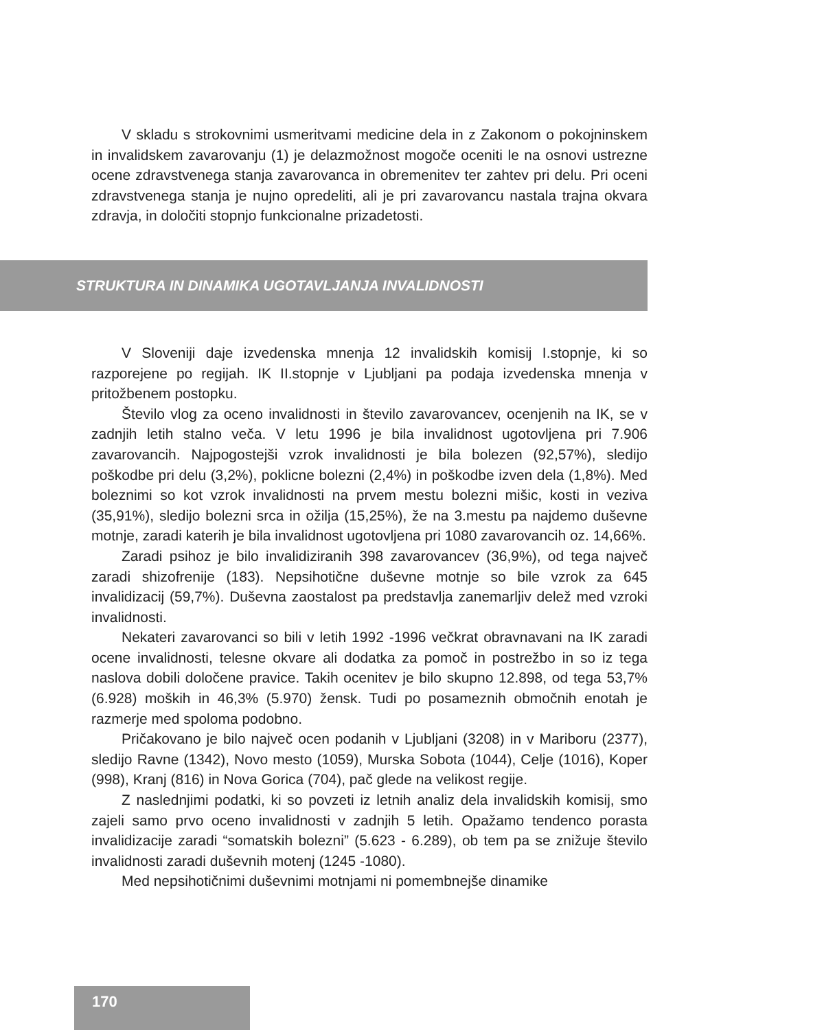V skladu s strokovnimi usmeritvami medicine dela in z Zakonom o pokojninskem in invalidskem zavarovanju (1) je delazmožnost mogoče oceniti le na osnovi ustrezne ocene zdravstvenega stanja zavarovanca in obremenitev ter zahtev pri delu. Pri oceni zdravstvenega stanja je nujno opredeliti, ali je pri zavarovancu nastala trajna okvara zdravja, in določiti stopnjo funkcionalne prizadetosti.
STRUKTURA IN DINAMIKA UGOTAVLJANJA INVALIDNOSTI
V Sloveniji daje izvedenska mnenja 12 invalidskih komisij I.stopnje, ki so razporejene po regijah. IK II.stopnje v Ljubljani pa podaja izvedenska mnenja v pritožbenem postopku.
Število vlog za oceno invalidnosti in število zavarovancev, ocenjenih na IK, se v zadnjih letih stalno veča. V letu 1996 je bila invalidnost ugotovljena pri 7.906 zavarovancih. Najpogostejši vzrok invalidnosti je bila bolezen (92,57%), sledijo poškodbe pri delu (3,2%), poklicne bolezni (2,4%) in poškodbe izven dela (1,8%). Med boleznimi so kot vzrok invalidnosti na prvem mestu bolezni mišic, kosti in veziva (35,91%), sledijo bolezni srca in ožilja (15,25%), že na 3.mestu pa najdemo duševne motnje, zaradi katerih je bila invalidnost ugotovljena pri 1080 zavarovancih oz. 14,66%.
Zaradi psihoz je bilo invalidiziranih 398 zavarovancev (36,9%), od tega največ zaradi shizofrenije (183). Nepsihotične duševne motnje so bile vzrok za 645 invalidizacij (59,7%). Duševna zaostalost pa predstavlja zanemarljiv delež med vzroki invalidnosti.
Nekateri zavarovanci so bili v letih 1992 -1996 večkrat obravnavani na IK zaradi ocene invalidnosti, telesne okvare ali dodatka za pomoč in postrežbo in so iz tega naslova dobili določene pravice. Takih ocenitev je bilo skupno 12.898, od tega 53,7% (6.928) moških in 46,3% (5.970) žensk. Tudi po posameznih območnih enotah je razmerje med spoloma podobno.
Pričakovano je bilo največ ocen podanih v Ljubljani (3208) in v Mariboru (2377), sledijo Ravne (1342), Novo mesto (1059), Murska Sobota (1044), Celje (1016), Koper (998), Kranj (816) in Nova Gorica (704), pač glede na velikost regije.
Z naslednjimi podatki, ki so povzeti iz letnih analiz dela invalidskih komisij, smo zajeli samo prvo oceno invalidnosti v zadnjih 5 letih. Opažamo tendenco porasta invalidizacije zaradi “somatskih bolezni” (5.623 - 6.289), ob tem pa se znižuje število invalidnosti zaradi duševnih motenj (1245 -1080).
Med nepsihotičnimi duševnimi motnjami ni pomembnejše dinamike
170